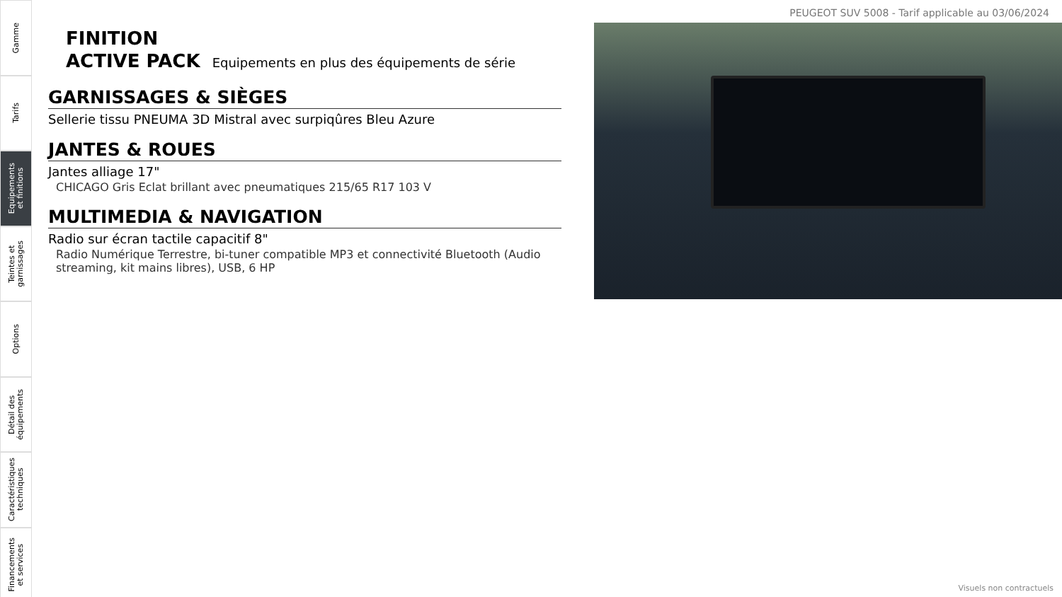Gamme
Tarifs
Equipements
et finitions
Teintes et
garnissages
Options
Détail des
équipements
Caractéristiques
techniques
Financements
et services
PEUGEOT SUV 5008 - Tarif applicable au 03/06/2024
FINITION
ACTIVE PACK Equipements en plus des équipements de série
GARNISSAGES & SIÈGES
Sellerie tissu PNEUMA 3D Mistral avec surpiqûres Bleu Azure
JANTES & ROUES
Jantes alliage 17"
CHICAGO Gris Eclat brillant avec pneumatiques 215/65 R17 103 V
MULTIMEDIA & NAVIGATION
Radio sur écran tactile capacitif 8"
Radio Numérique Terrestre, bi-tuner compatible MP3 et connectivité Bluetooth (Audio streaming, kit mains libres), USB, 6 HP
Visuels non contractuels